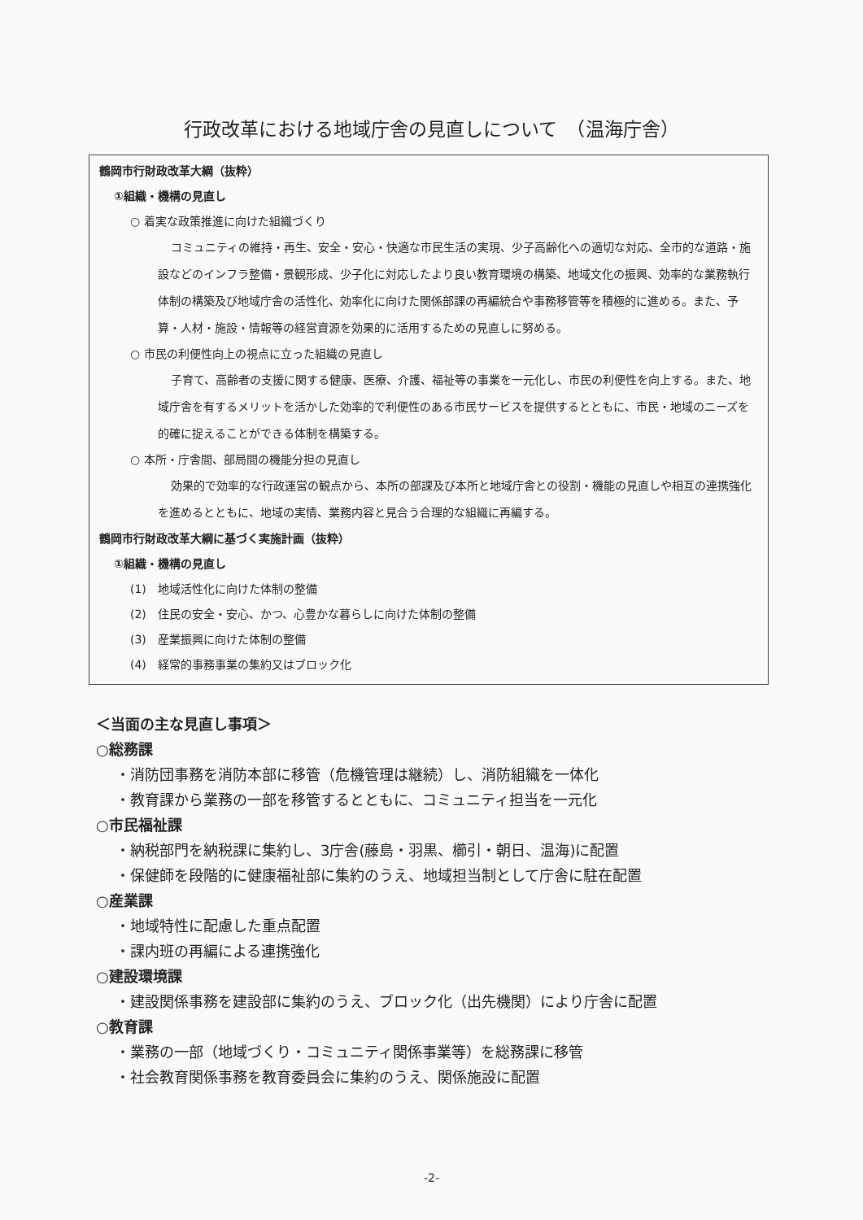行政改革における地域庁舎の見直しについて　（温海庁舎）
鶴岡市行財政改革大綱（抜粋）
①組織・機構の見直し
○ 着実な政策推進に向けた組織づくり
コミュニティの維持・再生、安全・安心・快適な市民生活の実現、少子高齢化への適切な対応、全市的な道路・施設などのインフラ整備・景観形成、少子化に対応したより良い教育環境の構築、地域文化の振興、効率的な業務執行体制の構築及び地域庁舎の活性化、効率化に向けた関係部課の再編統合や事務移管等を積極的に進める。また、予算・人材・施設・情報等の経営資源を効果的に活用するための見直しに努める。
○ 市民の利便性向上の視点に立った組織の見直し
子育て、高齢者の支援に関する健康、医療、介護、福祉等の事業を一元化し、市民の利便性を向上する。また、地域庁舎を有するメリットを活かした効率的で利便性のある市民サービスを提供するとともに、市民・地域のニーズを的確に捉えることができる体制を構築する。
○ 本所・庁舎間、部局間の機能分担の見直し
効果的で効率的な行政運営の観点から、本所の部課及び本所と地域庁舎との役割・機能の見直しや相互の連携強化を進めるとともに、地域の実情、業務内容と見合う合理的な組織に再編する。
鶴岡市行財政改革大綱に基づく実施計画（抜粋）
①組織・機構の見直し
(1)　地域活性化に向けた体制の整備
(2)　住民の安全・安心、かつ、心豊かな暮らしに向けた体制の整備
(3)　産業振興に向けた体制の整備
(4)　経常的事務事業の集約又はブロック化
＜当面の主な見直し事項＞
○総務課
・消防団事務を消防本部に移管（危機管理は継続）し、消防組織を一体化
・教育課から業務の一部を移管するとともに、コミュニティ担当を一元化
○市民福祉課
・納税部門を納税課に集約し、3庁舎(藤島・羽黒、櫛引・朝日、温海)に配置
・保健師を段階的に健康福祉部に集約のうえ、地域担当制として庁舎に駐在配置
○産業課
・地域特性に配慮した重点配置
・課内班の再編による連携強化
○建設環境課
・建設関係事務を建設部に集約のうえ、ブロック化（出先機関）により庁舎に配置
○教育課
・業務の一部（地域づくり・コミュニティ関係事業等）を総務課に移管
・社会教育関係事務を教育委員会に集約のうえ、関係施設に配置
-2-